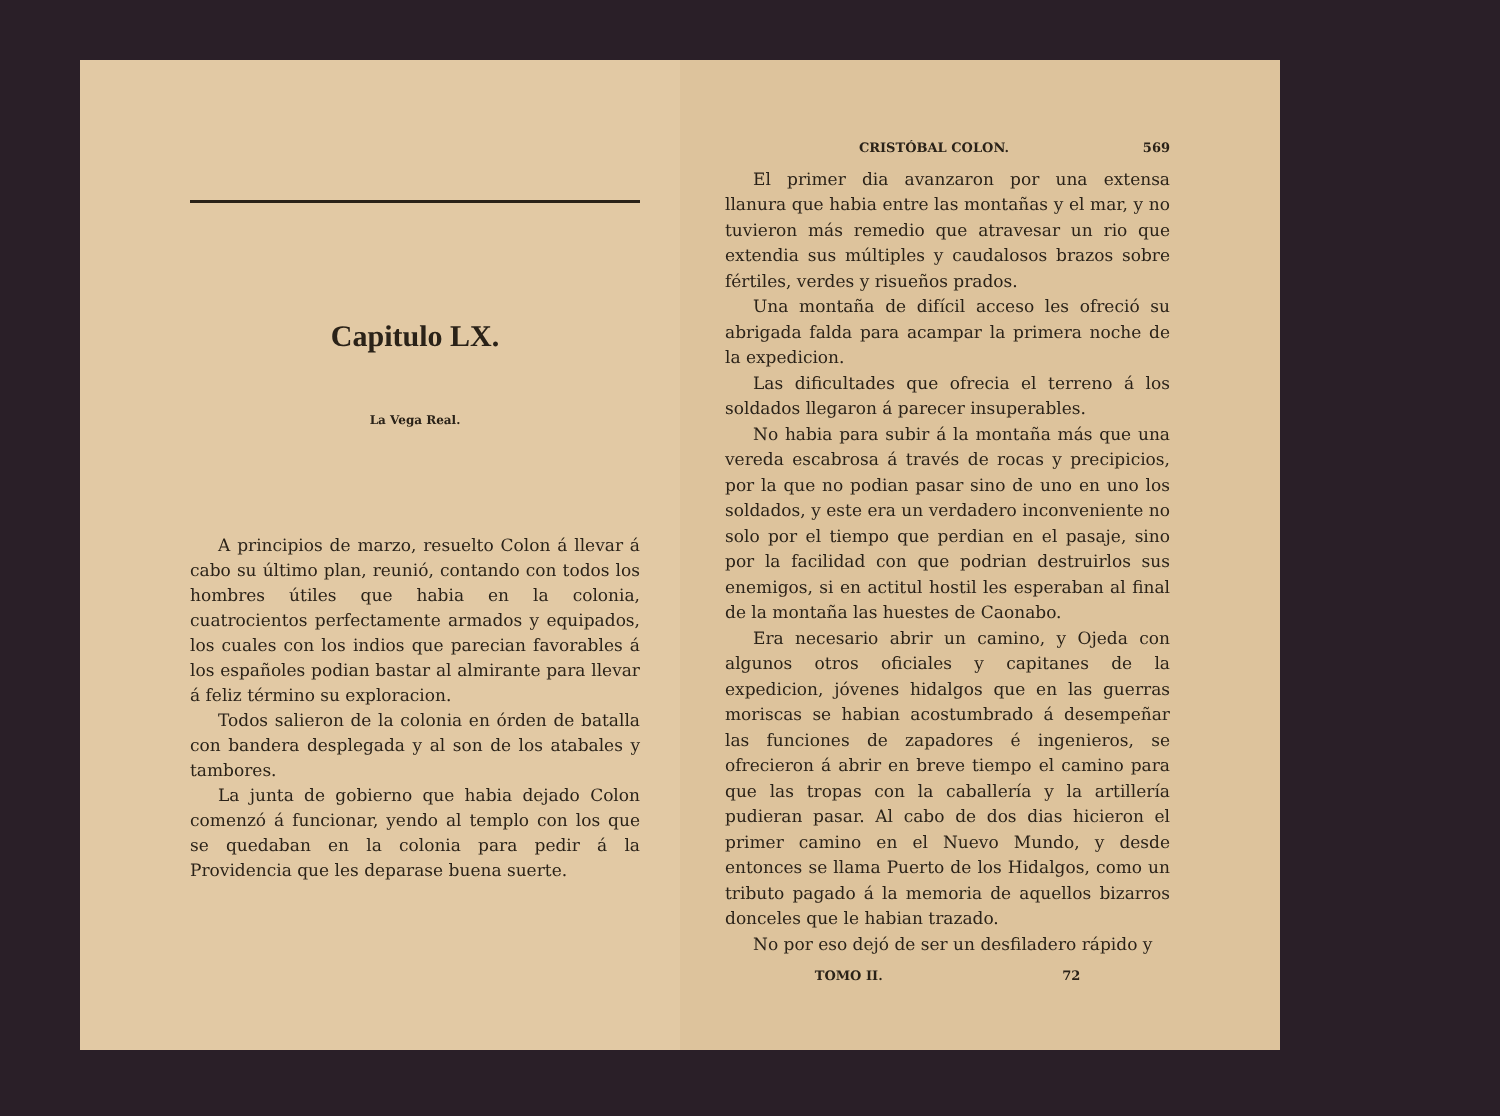Capitulo LX.
La Vega Real.
A principios de marzo, resuelto Colon á llevar á cabo su último plan, reunió, contando con todos los hombres útiles que habia en la colonia, cuatrocientos perfectamente armados y equipados, los cuales con los indios que parecian favorables á los españoles podian bastar al almirante para llevar á feliz término su exploracion.
Todos salieron de la colonia en órden de batalla con bandera desplegada y al son de los atabales y tambores.
La junta de gobierno que habia dejado Colon comenzó á funcionar, yendo al templo con los que se quedaban en la colonia para pedir á la Providencia que les deparase buena suerte.
CRISTÓBAL COLON. 569
El primer dia avanzaron por una extensa llanura que habia entre las montañas y el mar, y no tuvieron más remedio que atravesar un rio que extendia sus múltiples y caudalosos brazos sobre fértiles, verdes y risueños prados.
Una montaña de difícil acceso les ofreció su abrigada falda para acampar la primera noche de la expedicion.
Las dificultades que ofrecia el terreno á los soldados llegaron á parecer insuperables.
No habia para subir á la montaña más que una vereda escabrosa á través de rocas y precipicios, por la que no podian pasar sino de uno en uno los soldados, y este era un verdadero inconveniente no solo por el tiempo que perdian en el pasaje, sino por la facilidad con que podrian destruirlos sus enemigos, si en actitul hostil les esperaban al final de la montaña las huestes de Caonabo.
Era necesario abrir un camino, y Ojeda con algunos otros oficiales y capitanes de la expedicion, jóvenes hidalgos que en las guerras moriscas se habian acostumbrado á desempeñar las funciones de zapadores é ingenieros, se ofrecieron á abrir en breve tiempo el camino para que las tropas con la caballería y la artillería pudieran pasar. Al cabo de dos dias hicieron el primer camino en el Nuevo Mundo, y desde entonces se llama Puerto de los Hidalgos, como un tributo pagado á la memoria de aquellos bizarros donceles que le habian trazado.
No por eso dejó de ser un desfiladero rápido y
TOMO II. 72